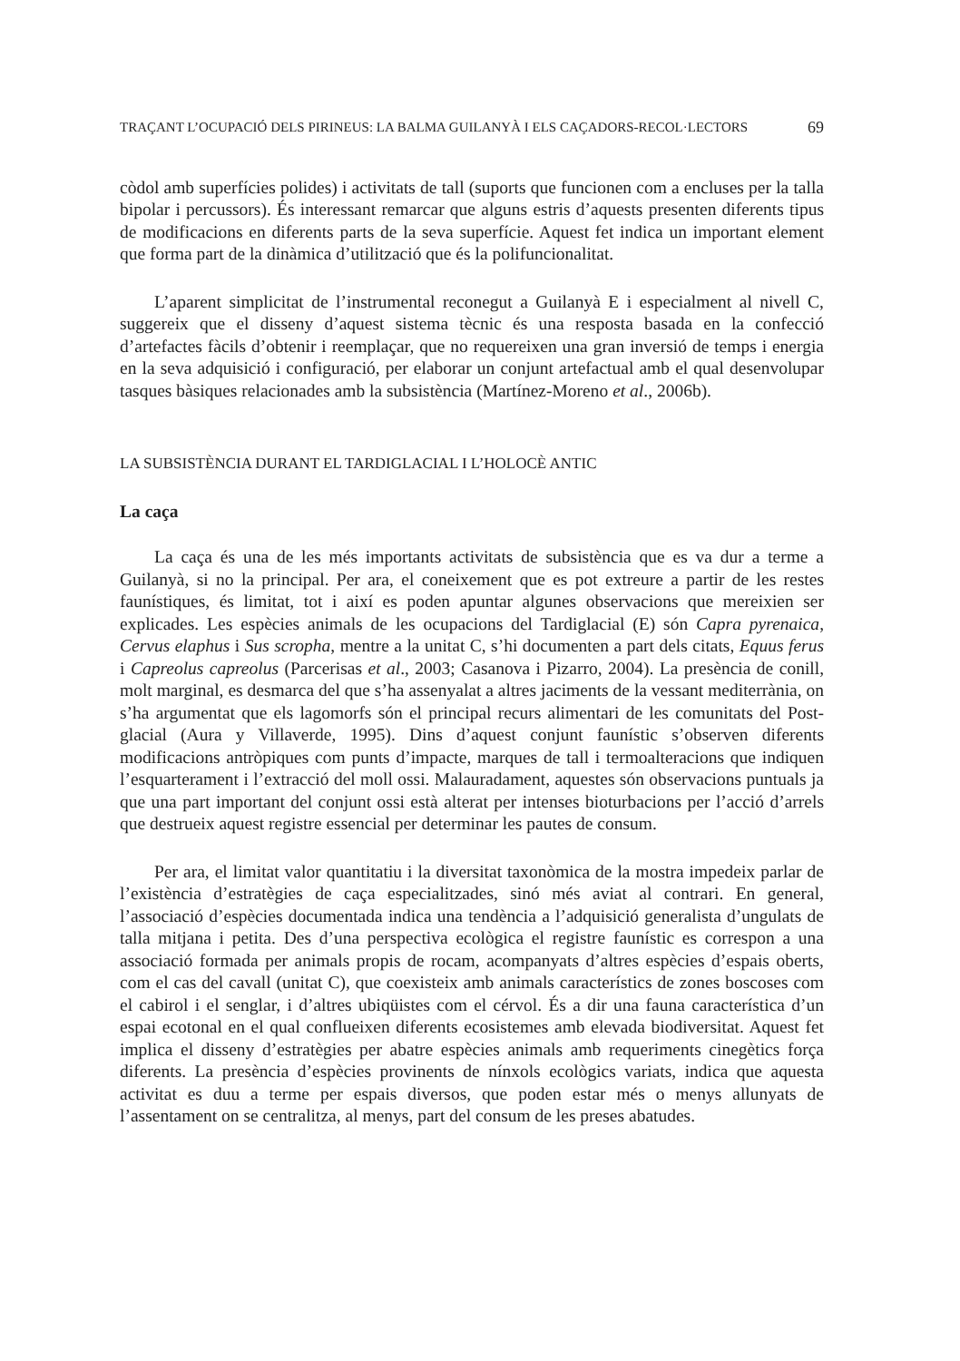TRAÇANT L’OCUPACIÓ DELS PIRINEUS: LA BALMA GUILANYÀ I ELS CAÇADORS-RECOL·LECTORS 69
còdol amb superfícies polides) i activitats de tall (suports que funcionen com a encluses per la talla bipolar i percussors). És interessant remarcar que alguns estris d’aquests presenten diferents tipus de modificacions en diferents parts de la seva superfície. Aquest fet indica un important element que forma part de la dinàmica d’utilització que és la polifuncionalitat.
L’aparent simplicitat de l’instrumental reconegut a Guilanyà E i especialment al nivell C, suggereix que el disseny d’aquest sistema tècnic és una resposta basada en la confecció d’artefactes fàcils d’obtenir i reemplaçar, que no requereixen una gran inversió de temps i energia en la seva adquisició i configuració, per elaborar un conjunt artefactual amb el qual desenvolupar tasques bàsiques relacionades amb la subsistència (Martínez-Moreno et al., 2006b).
LA SUBSISTÈNCIA DURANT EL TARDIGLACIAL I L’HOLOCÈ ANTIC
La caça
La caça és una de les més importants activitats de subsistència que es va dur a terme a Guilanyà, si no la principal. Per ara, el coneixement que es pot extreure a partir de les restes faunístiques, és limitat, tot i així es poden apuntar algunes observacions que mereixien ser explicades. Les espècies animals de les ocupacions del Tardiglacial (E) són Capra pyrenaica, Cervus elaphus i Sus scropha, mentre a la unitat C, s’hi documenten a part dels citats, Equus ferus i Capreolus capreolus (Parcerisas et al., 2003; Casanova i Pizarro, 2004). La presència de conill, molt marginal, es desmarca del que s’ha assenyalat a altres jaciments de la vessant mediterrània, on s’ha argumentat que els lagomorfs són el principal recurs alimentari de les comunitats del Post-glacial (Aura y Villaverde, 1995). Dins d’aquest conjunt faunístic s’observen diferents modificacions antròpiques com punts d’impacte, marques de tall i termoalteracions que indiquen l’esquarterament i l’extracció del moll ossi. Malauradament, aquestes són observacions puntuals ja que una part important del conjunt ossi està alterat per intenses bioturbacions per l’acció d’arrels que destrueix aquest registre essencial per determinar les pautes de consum.
Per ara, el limitat valor quantitatiu i la diversitat taxonòmica de la mostra impedeix parlar de l’existència d’estratègies de caça especialitzades, sinó més aviat al contrari. En general, l’associació d’espècies documentada indica una tendència a l’adquisició generalista d’ungulats de talla mitjana i petita. Des d’una perspectiva ecològica el registre faunístic es correspon a una associació formada per animals propis de rocam, acompanyats d’altres espècies d’espais oberts, com el cas del cavall (unitat C), que coexisteix amb animals característics de zones boscoses com el cabirol i el senglar, i d’altres ubiqüistes com el cérvol. És a dir una fauna característica d’un espai ecotonal en el qual conflueixen diferents ecosistemes amb elevada biodiversitat. Aquest fet implica el disseny d’estratègies per abatre espècies animals amb requeriments cinegètics força diferents. La presència d’espècies provinents de nínxols ecològics variats, indica que aquesta activitat es duu a terme per espais diversos, que poden estar més o menys allunyats de l’assentament on se centralitza, al menys, part del consum de les preses abatudes.